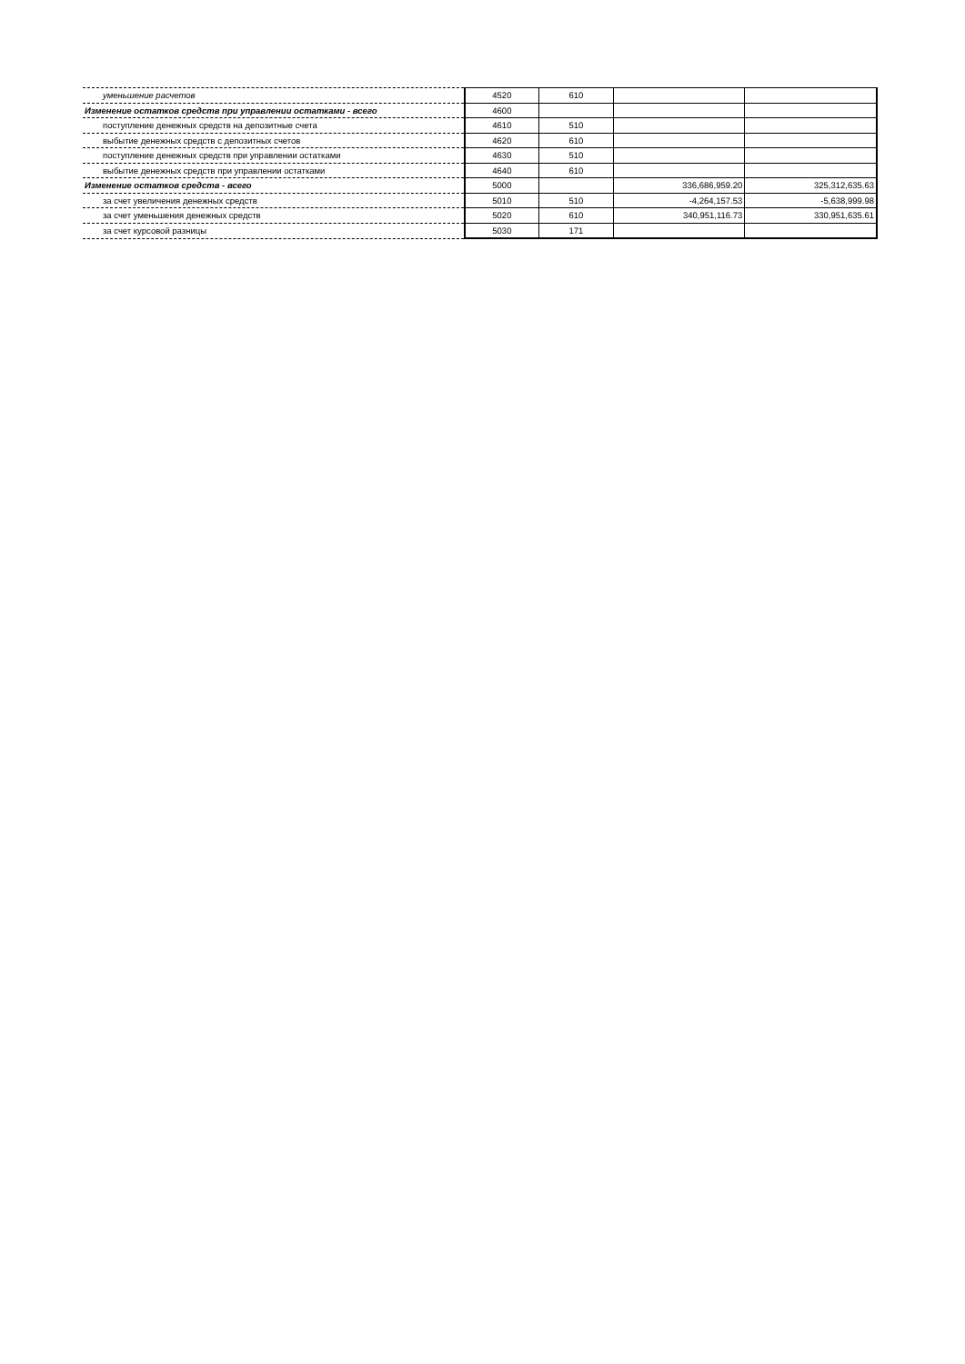| уменьшение расчетов | 4520 | 610 | | |
| Изменение остатков средств при управлении остатками - всего | 4600 | | | |
| поступление денежных средств на депозитные счета | 4610 | 510 | | |
| выбытие денежных средств с депозитных счетов | 4620 | 610 | | |
| поступление денежных средств при управлении остатками | 4630 | 510 | | |
| выбытие денежных средств при управлении остатками | 4640 | 610 | | |
| Изменение остатков средств - всего | 5000 | | 336,686,959.20 | 325,312,635.63 |
| за счет увеличения денежных средств | 5010 | 510 | -4,264,157.53 | -5,638,999.98 |
| за счет уменьшения денежных средств | 5020 | 610 | 340,951,116.73 | 330,951,635.61 |
| за счет курсовой разницы | 5030 | 171 | | |